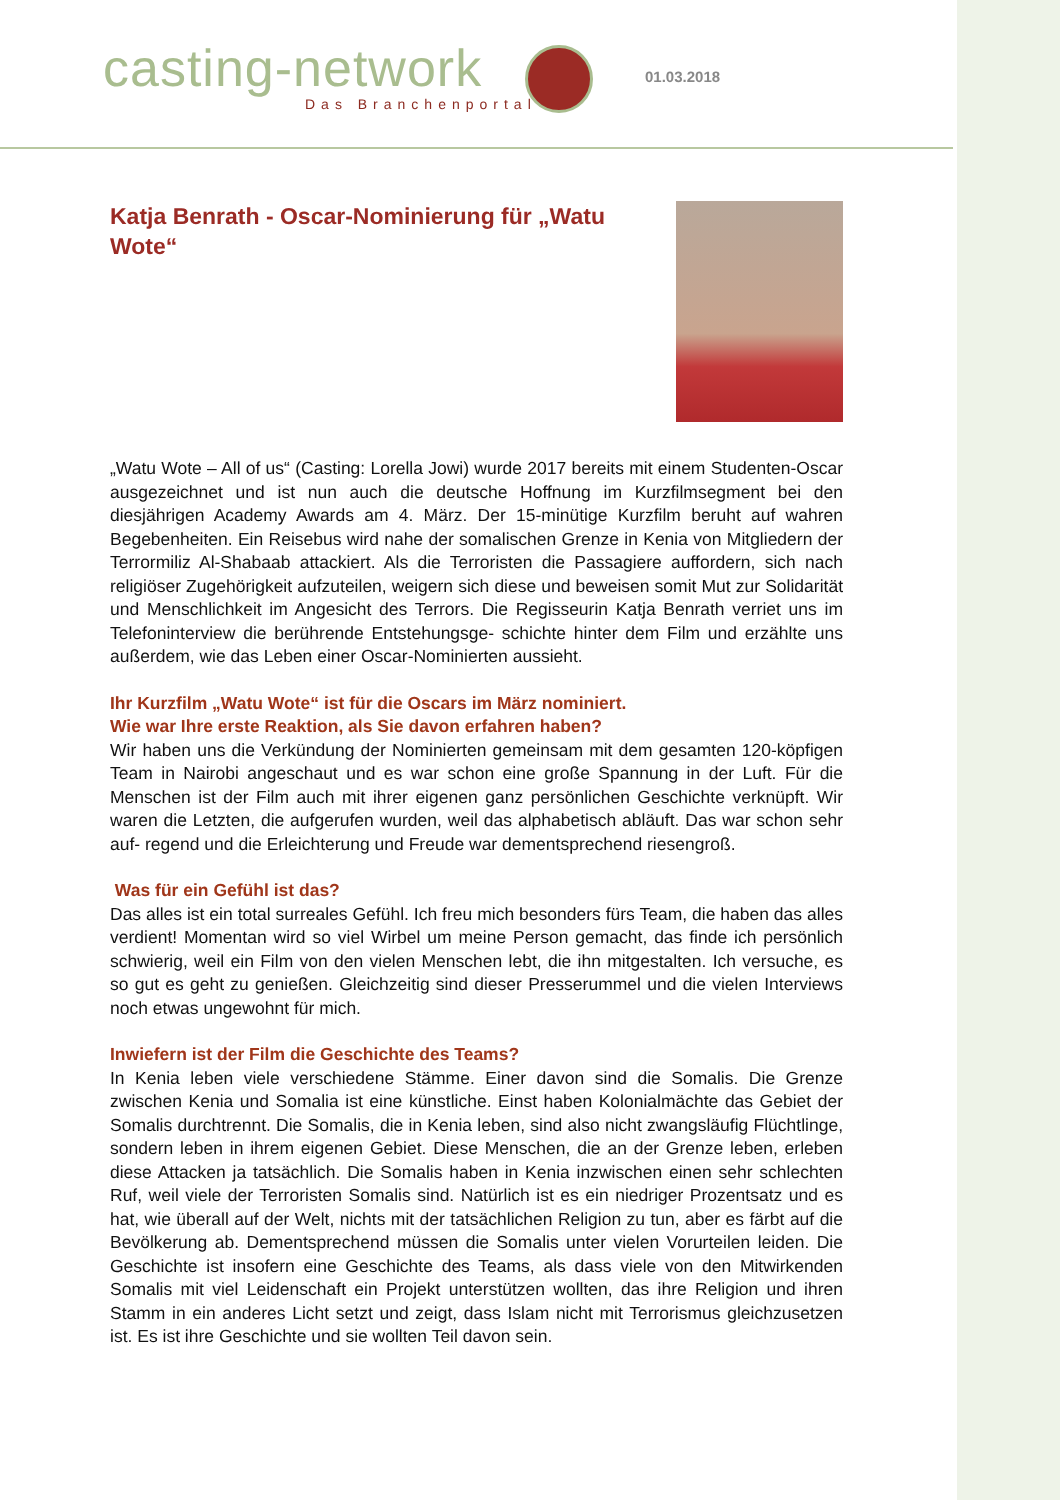casting-network
Das Branchenportal
01.03.2018
Katja Benrath - Oscar-Nominierung für „Watu Wote“
„Watu Wote – All of us“ (Casting: Lorella Jowi) wurde 2017 bereits mit einem Studenten-Oscar ausgezeichnet und ist nun auch die deutsche Hoffnung im Kurzfilmsegment bei den diesjährigen Academy Awards am 4. März. Der 15-minütige Kurzfilm beruht auf wahren Begebenheiten. Ein Reisebus wird nahe der somalischen Grenze in Kenia von Mitgliedern der Terrormiliz Al-Shabaab attackiert. Als die Terroristen die Passagiere auffordern, sich nach religiöser Zugehörigkeit aufzuteilen, weigern sich diese und beweisen somit Mut zur Solidarität und Menschlichkeit im Angesicht des Terrors. Die Regisseurin Katja Benrath verriet uns im Telefoninterview die berührende Entstehungsge- schichte hinter dem Film und erzählte uns außerdem, wie das Leben einer Oscar-Nominierten aussieht.
Ihr Kurzfilm „Watu Wote“ ist für die Oscars im März nominiert.
Wie war Ihre erste Reaktion, als Sie davon erfahren haben?
Wir haben uns die Verkündung der Nominierten gemeinsam mit dem gesamten 120-köpfigen Team in Nairobi angeschaut und es war schon eine große Spannung in der Luft. Für die Menschen ist der Film auch mit ihrer eigenen ganz persönlichen Geschichte verknüpft. Wir waren die Letzten, die aufgerufen wurden, weil das alphabetisch abläuft. Das war schon sehr auf- regend und die Erleichterung und Freude war dementsprechend riesengroß.
Was für ein Gefühl ist das?
Das alles ist ein total surreales Gefühl. Ich freu mich besonders fürs Team, die haben das alles verdient! Momentan wird so viel Wirbel um meine Person gemacht, das finde ich persönlich schwierig, weil ein Film von den vielen Menschen lebt, die ihn mitgestalten. Ich versuche, es so gut es geht zu genießen. Gleichzeitig sind dieser Presserummel und die vielen Interviews noch etwas ungewohnt für mich.
Inwiefern ist der Film die Geschichte des Teams?
In Kenia leben viele verschiedene Stämme. Einer davon sind die Somalis. Die Grenze zwischen Kenia und Somalia ist eine künstliche. Einst haben Kolonialmächte das Gebiet der Somalis durchtrennt. Die Somalis, die in Kenia leben, sind also nicht zwangsläufig Flüchtlinge, sondern leben in ihrem eigenen Gebiet. Diese Menschen, die an der Grenze leben, erleben diese Attacken ja tatsächlich. Die Somalis haben in Kenia inzwischen einen sehr schlechten Ruf, weil viele der Terroristen Somalis sind. Natürlich ist es ein niedriger Prozentsatz und es hat, wie überall auf der Welt, nichts mit der tatsächlichen Religion zu tun, aber es färbt auf die Bevölkerung ab. Dementsprechend müssen die Somalis unter vielen Vorurteilen leiden. Die Geschichte ist insofern eine Geschichte des Teams, als dass viele von den Mitwirkenden Somalis mit viel Leidenschaft ein Projekt unterstützen wollten, das ihre Religion und ihren Stamm in ein anderes Licht setzt und zeigt, dass Islam nicht mit Terrorismus gleichzusetzen ist. Es ist ihre Geschichte und sie wollten Teil davon sein.